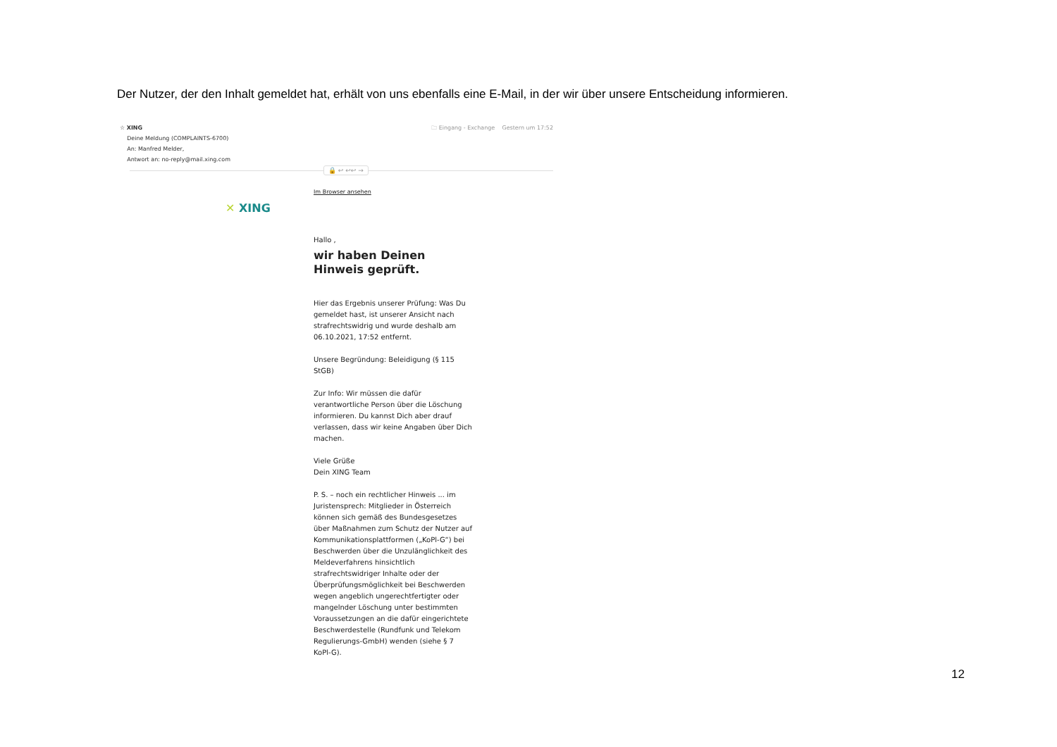Der Nutzer, der den Inhalt gemeldet hat, erhält von uns ebenfalls eine E-Mail, in der wir über unsere Entscheidung informieren.
☆ XING
Deine Meldung (COMPLAINTS-6700)
An: Manfred Melder,
Antwort an: no-reply@mail.xing.com
🗀 Eingang - Exchange Gestern um 17:52
🔒 ↩ ↩↩ →
✕ XING
Im Browser ansehen
Hallo ,
wir haben Deinen Hinweis geprüft.
Hier das Ergebnis unserer Prüfung: Was Du gemeldet hast, ist unserer Ansicht nach strafrechtswidrig und wurde deshalb am 06.10.2021, 17:52 entfernt.
Unsere Begründung: Beleidigung (§ 115 StGB)
Zur Info: Wir müssen die dafür verantwortliche Person über die Löschung informieren. Du kannst Dich aber drauf verlassen, dass wir keine Angaben über Dich machen.
Viele Grüße
Dein XING Team
P. S. – noch ein rechtlicher Hinweis ... im Juristensprech: Mitglieder in Österreich können sich gemäß des Bundesgesetzes über Maßnahmen zum Schutz der Nutzer auf Kommunikationsplattformen („KoPl-G“) bei Beschwerden über die Unzulänglichkeit des Meldeverfahrens hinsichtlich strafrechtswidriger Inhalte oder der Überprüfungsmöglichkeit bei Beschwerden wegen angeblich ungerechtfertigter oder mangelnder Löschung unter bestimmten Voraussetzungen an die dafür eingerichtete Beschwerdestelle (Rundfunk und Telekom Regulierungs-GmbH) wenden (siehe § 7 KoPl-G).
12